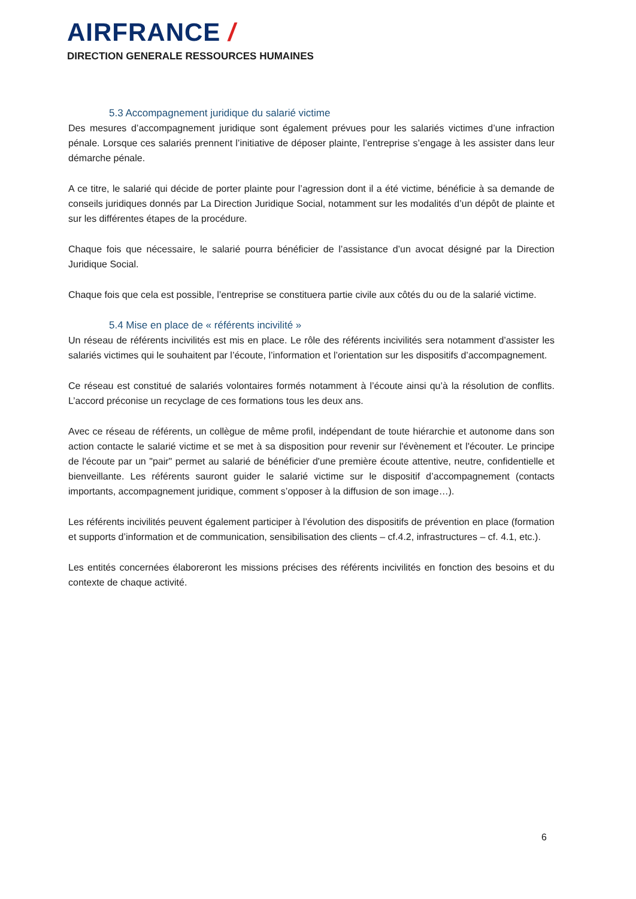AIRFRANCE /
DIRECTION GENERALE RESSOURCES HUMAINES
5.3 Accompagnement juridique du salarié victime
Des mesures d’accompagnement juridique sont également prévues pour les salariés victimes d’une infraction pénale. Lorsque ces salariés prennent l’initiative de déposer plainte, l’entreprise s’engage à les assister dans leur démarche pénale.
A ce titre, le salarié qui décide de porter plainte pour l’agression dont il a été victime, bénéficie à sa demande de conseils juridiques donnés par La Direction Juridique Social, notamment sur les modalités d’un dépôt de plainte et sur les différentes étapes de la procédure.
Chaque fois que nécessaire, le salarié pourra bénéficier de l’assistance d’un avocat désigné par la Direction Juridique Social.
Chaque fois que cela est possible, l’entreprise se constituera partie civile aux côtés du ou de la salarié victime.
5.4 Mise en place de « référents incivilité »
Un réseau de référents incivilités est mis en place. Le rôle des référents incivilités sera notamment d’assister les salariés victimes qui le souhaitent par l’écoute, l’information et l’orientation sur les dispositifs d’accompagnement.
Ce réseau est constitué de salariés volontaires formés notamment à l’écoute ainsi qu’à la résolution de conflits. L’accord préconise un recyclage de ces formations tous les deux ans.
Avec ce réseau de référents, un collègue de même profil, indépendant de toute hiérarchie et autonome dans son action contacte le salarié victime et se met à sa disposition pour revenir sur l'évènement et l'écouter. Le principe de l'écoute par un "pair" permet au salarié de bénéficier d'une première écoute attentive, neutre, confidentielle et bienveillante. Les référents sauront guider le salarié victime sur le dispositif d’accompagnement (contacts importants, accompagnement juridique, comment s’opposer à la diffusion de son image…).
Les référents incivilités peuvent également participer à l’évolution des dispositifs de prévention en place (formation et supports d’information et de communication, sensibilisation des clients – cf.4.2, infrastructures – cf. 4.1, etc.).
Les entités concernées élaboreront les missions précises des référents incivilités en fonction des besoins et du contexte de chaque activité.
6